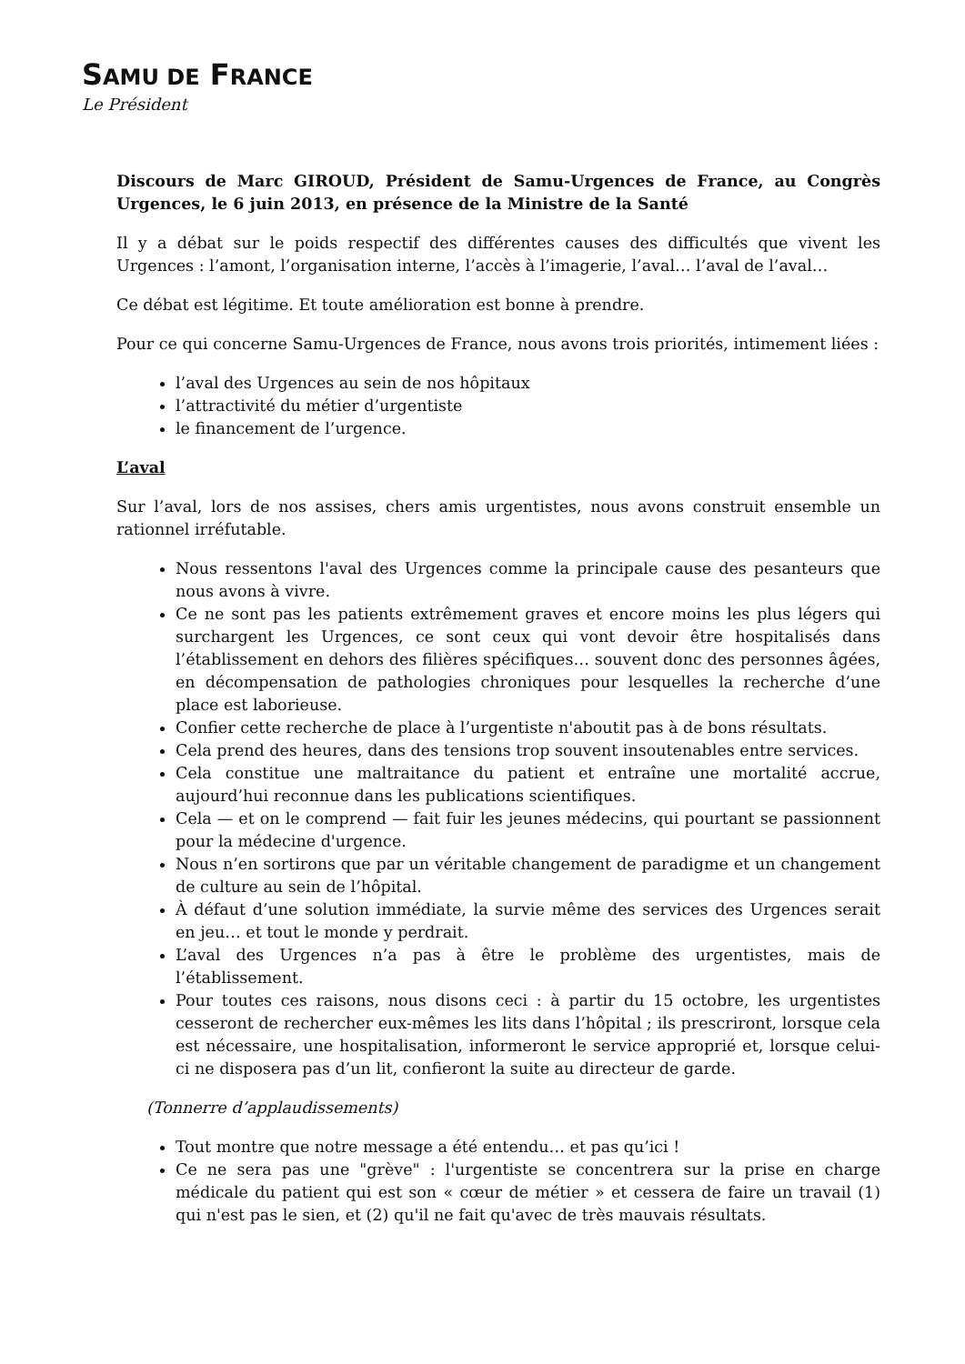SAMU DE FRANCE
Le Président
Discours de Marc GIROUD, Président de Samu-Urgences de France, au Congrès Urgences, le 6 juin 2013, en présence de la Ministre de la Santé
Il y a débat sur le poids respectif des différentes causes des difficultés que vivent les Urgences : l’amont, l’organisation interne, l’accès à l’imagerie, l’aval… l’aval de l’aval…
Ce débat est légitime. Et toute amélioration est bonne à prendre.
Pour ce qui concerne Samu-Urgences de France, nous avons trois priorités, intimement liées :
l’aval des Urgences au sein de nos hôpitaux
l’attractivité du métier d’urgentiste
le financement de l’urgence.
L’aval
Sur l’aval, lors de nos assises, chers amis urgentistes, nous avons construit ensemble un rationnel irréfutable.
Nous ressentons l'aval des Urgences comme la principale cause des pesanteurs que nous avons à vivre.
Ce ne sont pas les patients extrêmement graves et encore moins les plus légers qui surchargent les Urgences, ce sont ceux qui vont devoir être hospitalisés dans l’établissement en dehors des filières spécifiques… souvent donc des personnes âgées, en décompensation de pathologies chroniques pour lesquelles la recherche d’une place est laborieuse.
Confier cette recherche de place à l’urgentiste n'aboutit pas à de bons résultats.
Cela prend des heures, dans des tensions trop souvent insoutenables entre services.
Cela constitue une maltraitance du patient et entraîne une mortalité accrue, aujourd’hui reconnue dans les publications scientifiques.
Cela — et on le comprend — fait fuir les jeunes médecins, qui pourtant se passionnent pour la médecine d'urgence.
Nous n’en sortirons que par un véritable changement de paradigme et un changement de culture au sein de l’hôpital.
À défaut d’une solution immédiate, la survie même des services des Urgences serait en jeu… et tout le monde y perdrait.
L’aval des Urgences n’a pas à être le problème des urgentistes, mais de l’établissement.
Pour toutes ces raisons, nous disons ceci : à partir du 15 octobre, les urgentistes cesseront de rechercher eux-mêmes les lits dans l’hôpital ; ils prescriront, lorsque cela est nécessaire, une hospitalisation, informeront le service approprié et, lorsque celui-ci ne disposera pas d’un lit, confieront la suite au directeur de garde.
(Tonnerre d’applaudissements)
Tout montre que notre message a été entendu… et pas qu’ici !
Ce ne sera pas une "grève" : l'urgentiste se concentrera sur la prise en charge médicale du patient qui est son « cœur de métier » et cessera de faire un travail (1) qui n'est pas le sien, et (2) qu'il ne fait qu'avec de très mauvais résultats.